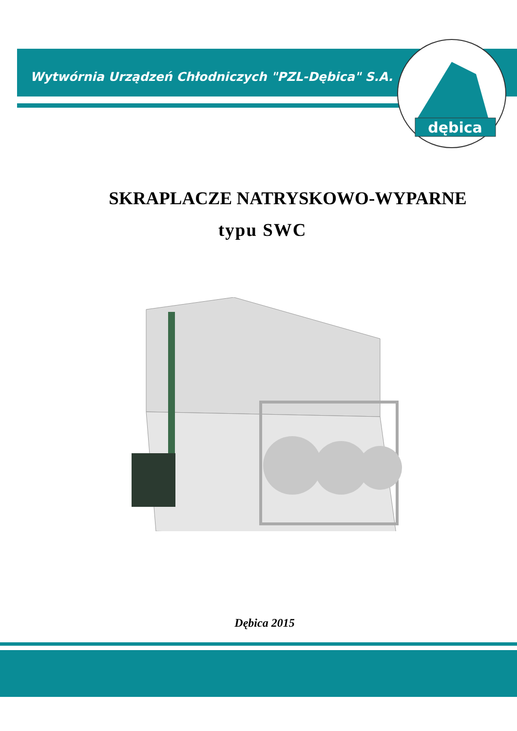Wytwórnia Urządzeń Chłodniczych "PZL-Dębica" S.A.
dębica
SKRAPLACZE NATRYSKOWO-WYPARNE
typu SWC
Dębica 2015